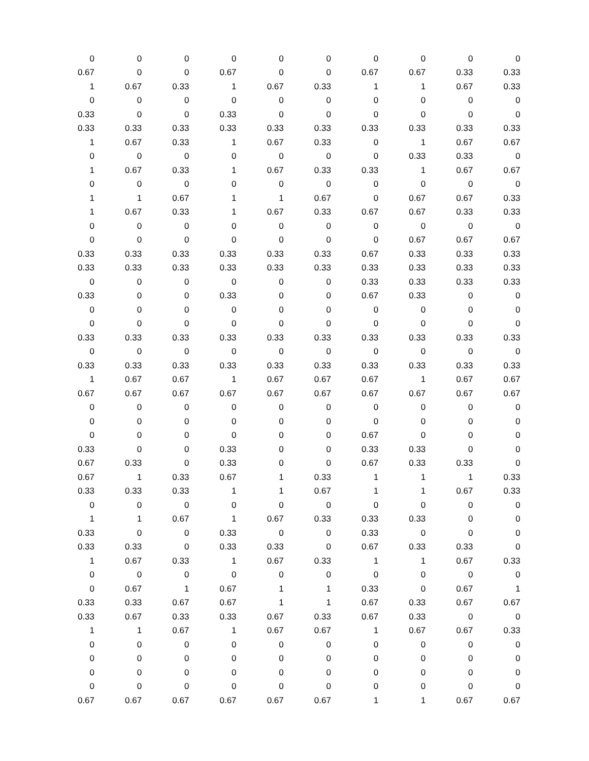| 0 | 0 | 0 | 0 | 0 | 0 | 0 | 0 | 0 | 0 |
| 0.67 | 0 | 0 | 0.67 | 0 | 0 | 0.67 | 0.67 | 0.33 | 0.33 |
| 1 | 0.67 | 0.33 | 1 | 0.67 | 0.33 | 1 | 1 | 0.67 | 0.33 |
| 0 | 0 | 0 | 0 | 0 | 0 | 0 | 0 | 0 | 0 |
| 0.33 | 0 | 0 | 0.33 | 0 | 0 | 0 | 0 | 0 | 0 |
| 0.33 | 0.33 | 0.33 | 0.33 | 0.33 | 0.33 | 0.33 | 0.33 | 0.33 | 0.33 |
| 1 | 0.67 | 0.33 | 1 | 0.67 | 0.33 | 0 | 1 | 0.67 | 0.67 |
| 0 | 0 | 0 | 0 | 0 | 0 | 0 | 0.33 | 0.33 | 0 |
| 1 | 0.67 | 0.33 | 1 | 0.67 | 0.33 | 0.33 | 1 | 0.67 | 0.67 |
| 0 | 0 | 0 | 0 | 0 | 0 | 0 | 0 | 0 | 0 |
| 1 | 1 | 0.67 | 1 | 1 | 0.67 | 0 | 0.67 | 0.67 | 0.33 |
| 1 | 0.67 | 0.33 | 1 | 0.67 | 0.33 | 0.67 | 0.67 | 0.33 | 0.33 |
| 0 | 0 | 0 | 0 | 0 | 0 | 0 | 0 | 0 | 0 |
| 0 | 0 | 0 | 0 | 0 | 0 | 0 | 0.67 | 0.67 | 0.67 |
| 0.33 | 0.33 | 0.33 | 0.33 | 0.33 | 0.33 | 0.67 | 0.33 | 0.33 | 0.33 |
| 0.33 | 0.33 | 0.33 | 0.33 | 0.33 | 0.33 | 0.33 | 0.33 | 0.33 | 0.33 |
| 0 | 0 | 0 | 0 | 0 | 0 | 0.33 | 0.33 | 0.33 | 0.33 |
| 0.33 | 0 | 0 | 0.33 | 0 | 0 | 0.67 | 0.33 | 0 | 0 |
| 0 | 0 | 0 | 0 | 0 | 0 | 0 | 0 | 0 | 0 |
| 0 | 0 | 0 | 0 | 0 | 0 | 0 | 0 | 0 | 0 |
| 0.33 | 0.33 | 0.33 | 0.33 | 0.33 | 0.33 | 0.33 | 0.33 | 0.33 | 0.33 |
| 0 | 0 | 0 | 0 | 0 | 0 | 0 | 0 | 0 | 0 |
| 0.33 | 0.33 | 0.33 | 0.33 | 0.33 | 0.33 | 0.33 | 0.33 | 0.33 | 0.33 |
| 1 | 0.67 | 0.67 | 1 | 0.67 | 0.67 | 0.67 | 1 | 0.67 | 0.67 |
| 0.67 | 0.67 | 0.67 | 0.67 | 0.67 | 0.67 | 0.67 | 0.67 | 0.67 | 0.67 |
| 0 | 0 | 0 | 0 | 0 | 0 | 0 | 0 | 0 | 0 |
| 0 | 0 | 0 | 0 | 0 | 0 | 0 | 0 | 0 | 0 |
| 0 | 0 | 0 | 0 | 0 | 0 | 0.67 | 0 | 0 | 0 |
| 0.33 | 0 | 0 | 0.33 | 0 | 0 | 0.33 | 0.33 | 0 | 0 |
| 0.67 | 0.33 | 0 | 0.33 | 0 | 0 | 0.67 | 0.33 | 0.33 | 0 |
| 0.67 | 1 | 0.33 | 0.67 | 1 | 0.33 | 1 | 1 | 1 | 0.33 |
| 0.33 | 0.33 | 0.33 | 1 | 1 | 0.67 | 1 | 1 | 0.67 | 0.33 |
| 0 | 0 | 0 | 0 | 0 | 0 | 0 | 0 | 0 | 0 |
| 1 | 1 | 0.67 | 1 | 0.67 | 0.33 | 0.33 | 0.33 | 0 | 0 |
| 0.33 | 0 | 0 | 0.33 | 0 | 0 | 0.33 | 0 | 0 | 0 |
| 0.33 | 0.33 | 0 | 0.33 | 0.33 | 0 | 0.67 | 0.33 | 0.33 | 0 |
| 1 | 0.67 | 0.33 | 1 | 0.67 | 0.33 | 1 | 1 | 0.67 | 0.33 |
| 0 | 0 | 0 | 0 | 0 | 0 | 0 | 0 | 0 | 0 |
| 0 | 0.67 | 1 | 0.67 | 1 | 1 | 0.33 | 0 | 0.67 | 1 |
| 0.33 | 0.33 | 0.67 | 0.67 | 1 | 1 | 0.67 | 0.33 | 0.67 | 0.67 |
| 0.33 | 0.67 | 0.33 | 0.33 | 0.67 | 0.33 | 0.67 | 0.33 | 0 | 0 |
| 1 | 1 | 0.67 | 1 | 0.67 | 0.67 | 1 | 0.67 | 0.67 | 0.33 |
| 0 | 0 | 0 | 0 | 0 | 0 | 0 | 0 | 0 | 0 |
| 0 | 0 | 0 | 0 | 0 | 0 | 0 | 0 | 0 | 0 |
| 0 | 0 | 0 | 0 | 0 | 0 | 0 | 0 | 0 | 0 |
| 0 | 0 | 0 | 0 | 0 | 0 | 0 | 0 | 0 | 0 |
| 0.67 | 0.67 | 0.67 | 0.67 | 0.67 | 0.67 | 1 | 1 | 0.67 | 0.67 |